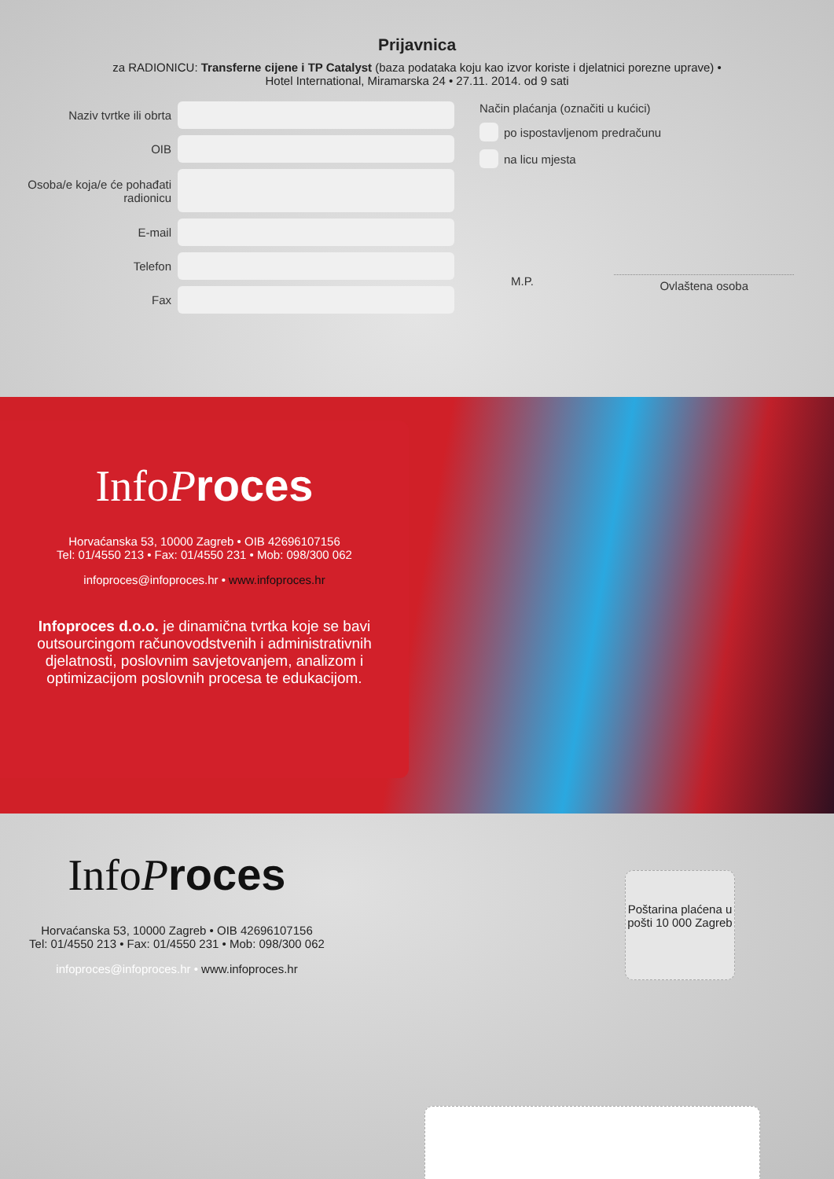Prijavnica
za RADIONICU: Transferne cijene i TP Catalyst (baza podataka koju kao izvor koriste i djelatnici porezne uprave) • Hotel International, Miramarska 24 • 27.11. 2014. od 9 sati
Naziv tvrtke ili obrta
OIB
Osoba/e koja/e će pohađati radionicu
E-mail
Telefon
Fax
Način plaćanja (označiti u kućici)
po ispostavljenom predračunu
na licu mjesta
M.P.
Ovlaštena osoba
InfoProces
Horvaćanska 53, 10000 Zagreb • OIB 42696107156
Tel: 01/4550 213 • Fax: 01/4550 231 • Mob: 098/300 062
infoproces@infoproces.hr • www.infoproces.hr
Infoproces d.o.o. je dinamična tvrtka koje se bavi outsourcingom računovodstvenih i administrativnih djelatnosti, poslovnim savjetovanjem, analizom i optimizacijom poslovnih procesa te edukacijom.
InfoProces
Horvaćanska 53, 10000 Zagreb • OIB 42696107156
Tel: 01/4550 213 • Fax: 01/4550 231 • Mob: 098/300 062
infoproces@infoproces.hr • www.infoproces.hr
Poštarina plaćena u pošti 10 000 Zagreb